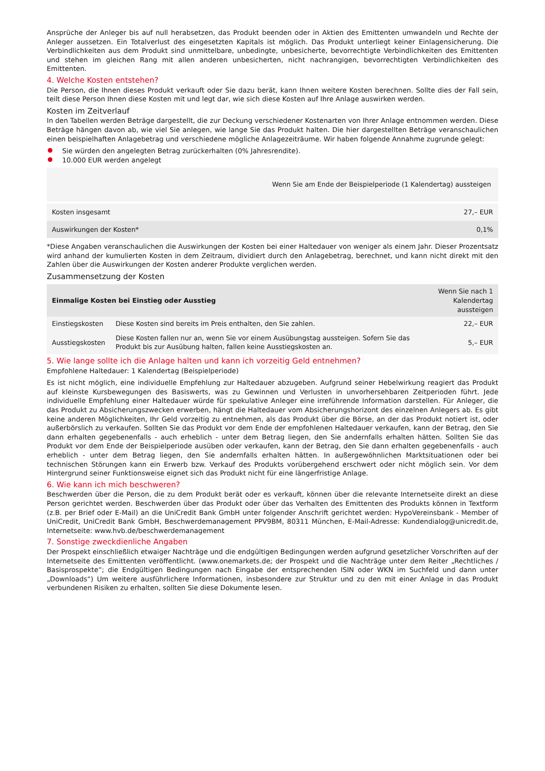Ansprüche der Anleger bis auf null herabsetzen, das Produkt beenden oder in Aktien des Emittenten umwandeln und Rechte der Anleger aussetzen. Ein Totalverlust des eingesetzten Kapitals ist möglich. Das Produkt unterliegt keiner Einlagensicherung. Die Verbindlichkeiten aus dem Produkt sind unmittelbare, unbedingte, unbesicherte, bevorrechtigte Verbindlichkeiten des Emittenten und stehen im gleichen Rang mit allen anderen unbesicherten, nicht nachrangigen, bevorrechtigten Verbindlichkeiten des Emittenten.
4. Welche Kosten entstehen?
Die Person, die Ihnen dieses Produkt verkauft oder Sie dazu berät, kann Ihnen weitere Kosten berechnen. Sollte dies der Fall sein, teilt diese Person Ihnen diese Kosten mit und legt dar, wie sich diese Kosten auf Ihre Anlage auswirken werden.
Kosten im Zeitverlauf
In den Tabellen werden Beträge dargestellt, die zur Deckung verschiedener Kostenarten von Ihrer Anlage entnommen werden. Diese Beträge hängen davon ab, wie viel Sie anlegen, wie lange Sie das Produkt halten. Die hier dargestellten Beträge veranschaulichen einen beispielhaften Anlagebetrag und verschiedene mögliche Anlagezeiträume. Wir haben folgende Annahme zugrunde gelegt:
Sie würden den angelegten Betrag zurückerhalten (0% Jahresrendite).
10.000 EUR werden angelegt
| | Wenn Sie am Ende der Beispielperiode (1 Kalendertag) aussteigen |
| --- | --- |
| Kosten insgesamt | 27,– EUR |
| Auswirkungen der Kosten* | 0,1% |
*Diese Angaben veranschaulichen die Auswirkungen der Kosten bei einer Haltedauer von weniger als einem Jahr. Dieser Prozentsatz wird anhand der kumulierten Kosten in dem Zeitraum, dividiert durch den Anlagebetrag, berechnet, und kann nicht direkt mit den Zahlen über die Auswirkungen der Kosten anderer Produkte verglichen werden.
Zusammensetzung der Kosten
| Einmalige Kosten bei Einstieg oder Ausstieg | | Wenn Sie nach 1 Kalendertag aussteigen |
| --- | --- | --- |
| Einstiegskosten | Diese Kosten sind bereits im Preis enthalten, den Sie zahlen. | 22,– EUR |
| Ausstiegskosten | Diese Kosten fallen nur an, wenn Sie vor einem Ausübungstag aussteigen. Sofern Sie das Produkt bis zur Ausübung halten, fallen keine Ausstiegskosten an. | 5,– EUR |
5. Wie lange sollte ich die Anlage halten und kann ich vorzeitig Geld entnehmen?
Empfohlene Haltedauer: 1 Kalendertag (Beispielperiode)
Es ist nicht möglich, eine individuelle Empfehlung zur Haltedauer abzugeben. Aufgrund seiner Hebelwirkung reagiert das Produkt auf kleinste Kursbewegungen des Basiswerts, was zu Gewinnen und Verlusten in unvorhersehbaren Zeitperioden führt. Jede individuelle Empfehlung einer Haltedauer würde für spekulative Anleger eine irreführende Information darstellen. Für Anleger, die das Produkt zu Absicherungszwecken erwerben, hängt die Haltedauer vom Absicherungshorizont des einzelnen Anlegers ab. Es gibt keine anderen Möglichkeiten, Ihr Geld vorzeitig zu entnehmen, als das Produkt über die Börse, an der das Produkt notiert ist, oder außerbörslich zu verkaufen. Sollten Sie das Produkt vor dem Ende der empfohlenen Haltedauer verkaufen, kann der Betrag, den Sie dann erhalten gegebenenfalls - auch erheblich - unter dem Betrag liegen, den Sie andernfalls erhalten hätten. Sollten Sie das Produkt vor dem Ende der Beispielperiode ausüben oder verkaufen, kann der Betrag, den Sie dann erhalten gegebenenfalls - auch erheblich - unter dem Betrag liegen, den Sie andernfalls erhalten hätten. In außergewöhnlichen Marktsituationen oder bei technischen Störungen kann ein Erwerb bzw. Verkauf des Produkts vorübergehend erschwert oder nicht möglich sein. Vor dem Hintergrund seiner Funktionsweise eignet sich das Produkt nicht für eine längerfristige Anlage.
6. Wie kann ich mich beschweren?
Beschwerden über die Person, die zu dem Produkt berät oder es verkauft, können über die relevante Internetseite direkt an diese Person gerichtet werden. Beschwerden über das Produkt oder über das Verhalten des Emittenten des Produkts können in Textform (z.B. per Brief oder E-Mail) an die UniCredit Bank GmbH unter folgender Anschrift gerichtet werden: HypoVereinsbank - Member of UniCredit, UniCredit Bank GmbH, Beschwerdemanagement PPV9BM, 80311 München, E-Mail-Adresse: Kundendialog@unicredit.de, Internetseite: www.hvb.de/beschwerdemanagement
7. Sonstige zweckdienliche Angaben
Der Prospekt einschließlich etwaiger Nachträge und die endgültigen Bedingungen werden aufgrund gesetzlicher Vorschriften auf der Internetseite des Emittenten veröffentlicht. (www.onemarkets.de; der Prospekt und die Nachträge unter dem Reiter „Rechtliches / Basisprospekte“; die Endgültigen Bedingungen nach Eingabe der entsprechenden ISIN oder WKN im Suchfeld und dann unter „Downloads“) Um weitere ausführlichere Informationen, insbesondere zur Struktur und zu den mit einer Anlage in das Produkt verbundenen Risiken zu erhalten, sollten Sie diese Dokumente lesen.